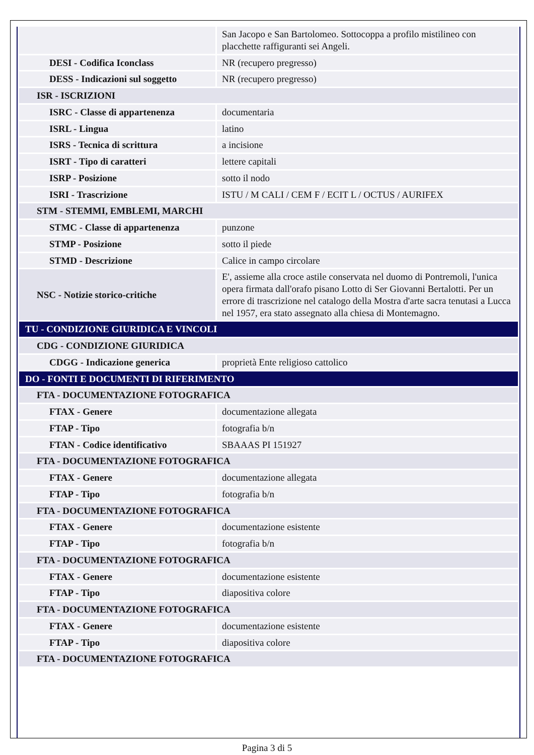| | San Jacopo e San Bartolomeo. Sottocoppa a profilo mistilineo con placchette raffiguranti sei Angeli. |
| DESI - Codifica Iconclass | NR (recupero pregresso) |
| DESS - Indicazioni sul soggetto | NR (recupero pregresso) |
| ISR - ISCRIZIONI | |
| ISRC - Classe di appartenenza | documentaria |
| ISRL - Lingua | latino |
| ISRS - Tecnica di scrittura | a incisione |
| ISRT - Tipo di caratteri | lettere capitali |
| ISRP - Posizione | sotto il nodo |
| ISRI - Trascrizione | ISTU / M CALI / CEM F / ECIT L / OCTUS / AURIFEX |
| STM - STEMMI, EMBLEMI, MARCHI | |
| STMC - Classe di appartenenza | punzone |
| STMP - Posizione | sotto il piede |
| STMD - Descrizione | Calice in campo circolare |
| NSC - Notizie storico-critiche | E', assieme alla croce astile conservata nel duomo di Pontremoli, l'unica opera firmata dall'orafo pisano Lotto di Ser Giovanni Bertalotti. Per un errore di trascrizione nel catalogo della Mostra d'arte sacra tenutasi a Lucca nel 1957, era stato assegnato alla chiesa di Montemagno. |
| TU - CONDIZIONE GIURIDICA E VINCOLI | |
| CDG - CONDIZIONE GIURIDICA | |
| CDGG - Indicazione generica | proprietà Ente religioso cattolico |
| DO - FONTI E DOCUMENTI DI RIFERIMENTO | |
| FTA - DOCUMENTAZIONE FOTOGRAFICA | |
| FTAX - Genere | documentazione allegata |
| FTAP - Tipo | fotografia b/n |
| FTAN - Codice identificativo | SBAAAS PI 151927 |
| FTA - DOCUMENTAZIONE FOTOGRAFICA | |
| FTAX - Genere | documentazione allegata |
| FTAP - Tipo | fotografia b/n |
| FTA - DOCUMENTAZIONE FOTOGRAFICA | |
| FTAX - Genere | documentazione esistente |
| FTAP - Tipo | fotografia b/n |
| FTA - DOCUMENTAZIONE FOTOGRAFICA | |
| FTAX - Genere | documentazione esistente |
| FTAP - Tipo | diapositiva colore |
| FTA - DOCUMENTAZIONE FOTOGRAFICA | |
| FTAX - Genere | documentazione esistente |
| FTAP - Tipo | diapositiva colore |
| FTA - DOCUMENTAZIONE FOTOGRAFICA | |
Pagina 3 di 5